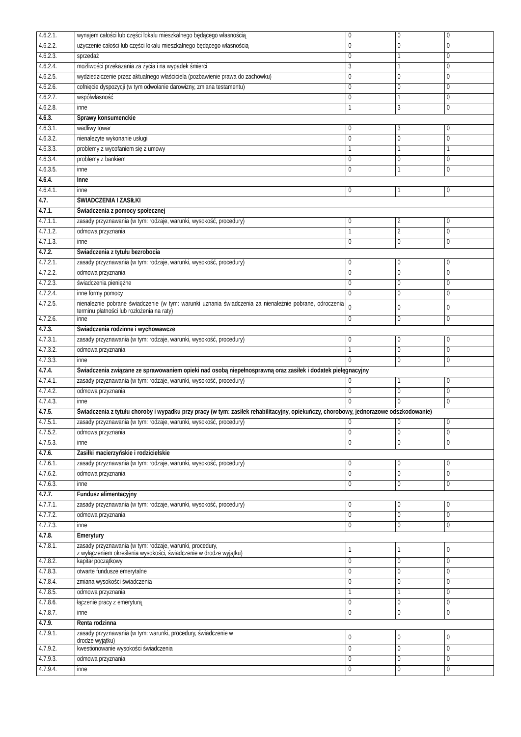| 4.6.2.1. | wynajem całości lub części lokalu mieszkalnego będącego własnością | 0 | 0 | 0 |
| 4.6.2.2. | użyczenie całości lub części lokalu mieszkalnego będącego własnością | 0 | 0 | 0 |
| 4.6.2.3. | sprzedaż | 0 | 1 | 0 |
| 4.6.2.4. | możliwości przekazania za życia i na wypadek śmierci | 3 | 1 | 0 |
| 4.6.2.5. | wydziedziczenie przez aktualnego właściciela (pozbawienie prawa do zachowku) | 0 | 0 | 0 |
| 4.6.2.6. | cofnięcie dyspozycji (w tym odwołanie darowizny, zmiana testamentu) | 0 | 0 | 0 |
| 4.6.2.7. | współwłasność | 0 | 1 | 0 |
| 4.6.2.8. | inne | 1 | 3 | 0 |
| 4.6.3. | Sprawy konsumenckie | | | |
| 4.6.3.1. | wadliwy towar | 0 | 3 | 0 |
| 4.6.3.2. | nienależyte wykonanie usługi | 0 | 0 | 0 |
| 4.6.3.3. | problemy z wycofaniem się z umowy | 1 | 1 | 1 |
| 4.6.3.4. | problemy z bankiem | 0 | 0 | 0 |
| 4.6.3.5. | inne | 0 | 1 | 0 |
| 4.6.4. | Inne | | | |
| 4.6.4.1. | inne | 0 | 1 | 0 |
| 4.7. | ŚWIADCZENIA I ZASIŁKI | | | |
| 4.7.1. | Świadczenia z pomocy społecznej | | | |
| 4.7.1.1. | zasady przyznawania (w tym: rodzaje, warunki, wysokość, procedury) | 0 | 2 | 0 |
| 4.7.1.2. | odmowa przyznania | 1 | 2 | 0 |
| 4.7.1.3. | inne | 0 | 0 | 0 |
| 4.7.2. | Świadczenia z tytułu bezrobocia | | | |
| 4.7.2.1. | zasady przyznawania (w tym: rodzaje, warunki, wysokość, procedury) | 0 | 0 | 0 |
| 4.7.2.2. | odmowa przyznania | 0 | 0 | 0 |
| 4.7.2.3. | świadczenia pieniężne | 0 | 0 | 0 |
| 4.7.2.4. | inne formy pomocy | 0 | 0 | 0 |
| 4.7.2.5. | nienależnie pobrane świadczenie (w tym: warunki uznania świadczenia za nienależnie pobrane, odroczenia terminu płatności lub rozłożenia na raty) | 0 | 0 | 0 |
| 4.7.2.6. | inne | 0 | 0 | 0 |
| 4.7.3. | Świadczenia rodzinne i wychowawcze | | | |
| 4.7.3.1. | zasady przyznawania (w tym: rodzaje, warunki, wysokość, procedury) | 0 | 0 | 0 |
| 4.7.3.2. | odmowa przyznania | 1 | 0 | 0 |
| 4.7.3.3. | inne | 0 | 0 | 0 |
| 4.7.4. | Świadczenia związane ze sprawowaniem opieki nad osobą niepełnosprawną oraz zasiłek i dodatek pielęgnacyjny | | | |
| 4.7.4.1. | zasady przyznawania (w tym: rodzaje, warunki, wysokość, procedury) | 0 | 1 | 0 |
| 4.7.4.2. | odmowa przyznania | 0 | 0 | 0 |
| 4.7.4.3. | inne | 0 | 0 | 0 |
| 4.7.5. | Świadczenia z tytułu choroby i wypadku przy pracy (w tym: zasiłek rehabilitacyjny, opiekuńczy, chorobowy, jednorazowe odszkodowanie) | | | |
| 4.7.5.1. | zasady przyznawania (w tym: rodzaje, warunki, wysokość, procedury) | 0 | 0 | 0 |
| 4.7.5.2. | odmowa przyznania | 0 | 0 | 0 |
| 4.7.5.3. | inne | 0 | 0 | 0 |
| 4.7.6. | Zasiłki macierzyńskie i rodzicielskie | | | |
| 4.7.6.1. | zasady przyznawania (w tym: rodzaje, warunki, wysokość, procedury) | 0 | 0 | 0 |
| 4.7.6.2. | odmowa przyznania | 0 | 0 | 0 |
| 4.7.6.3. | inne | 0 | 0 | 0 |
| 4.7.7. | Fundusz alimentacyjny | | | |
| 4.7.7.1. | zasady przyznawania (w tym: rodzaje, warunki, wysokość, procedury) | 0 | 0 | 0 |
| 4.7.7.2. | odmowa przyznania | 0 | 0 | 0 |
| 4.7.7.3. | inne | 0 | 0 | 0 |
| 4.7.8. | Emerytury | | | |
| 4.7.8.1. | zasady przyznawania (w tym: rodzaje, warunki, procedury, z wyłączeniem określenia wysokości, świadczenie w drodze wyjątku) | 1 | 1 | 0 |
| 4.7.8.2. | kapitał początkowy | 0 | 0 | 0 |
| 4.7.8.3. | otwarte fundusze emerytalne | 0 | 0 | 0 |
| 4.7.8.4. | zmiana wysokości świadczenia | 0 | 0 | 0 |
| 4.7.8.5. | odmowa przyznania | 1 | 1 | 0 |
| 4.7.8.6. | łączenie pracy z emeryturą | 0 | 0 | 0 |
| 4.7.8.7. | inne | 0 | 0 | 0 |
| 4.7.9. | Renta rodzinna | | | |
| 4.7.9.1. | zasady przyznawania (w tym: warunki, procedury, świadczenie w drodze wyjątku) | 0 | 0 | 0 |
| 4.7.9.2. | kwestionowanie wysokości świadczenia | 0 | 0 | 0 |
| 4.7.9.3. | odmowa przyznania | 0 | 0 | 0 |
| 4.7.9.4. | inne | 0 | 0 | 0 |